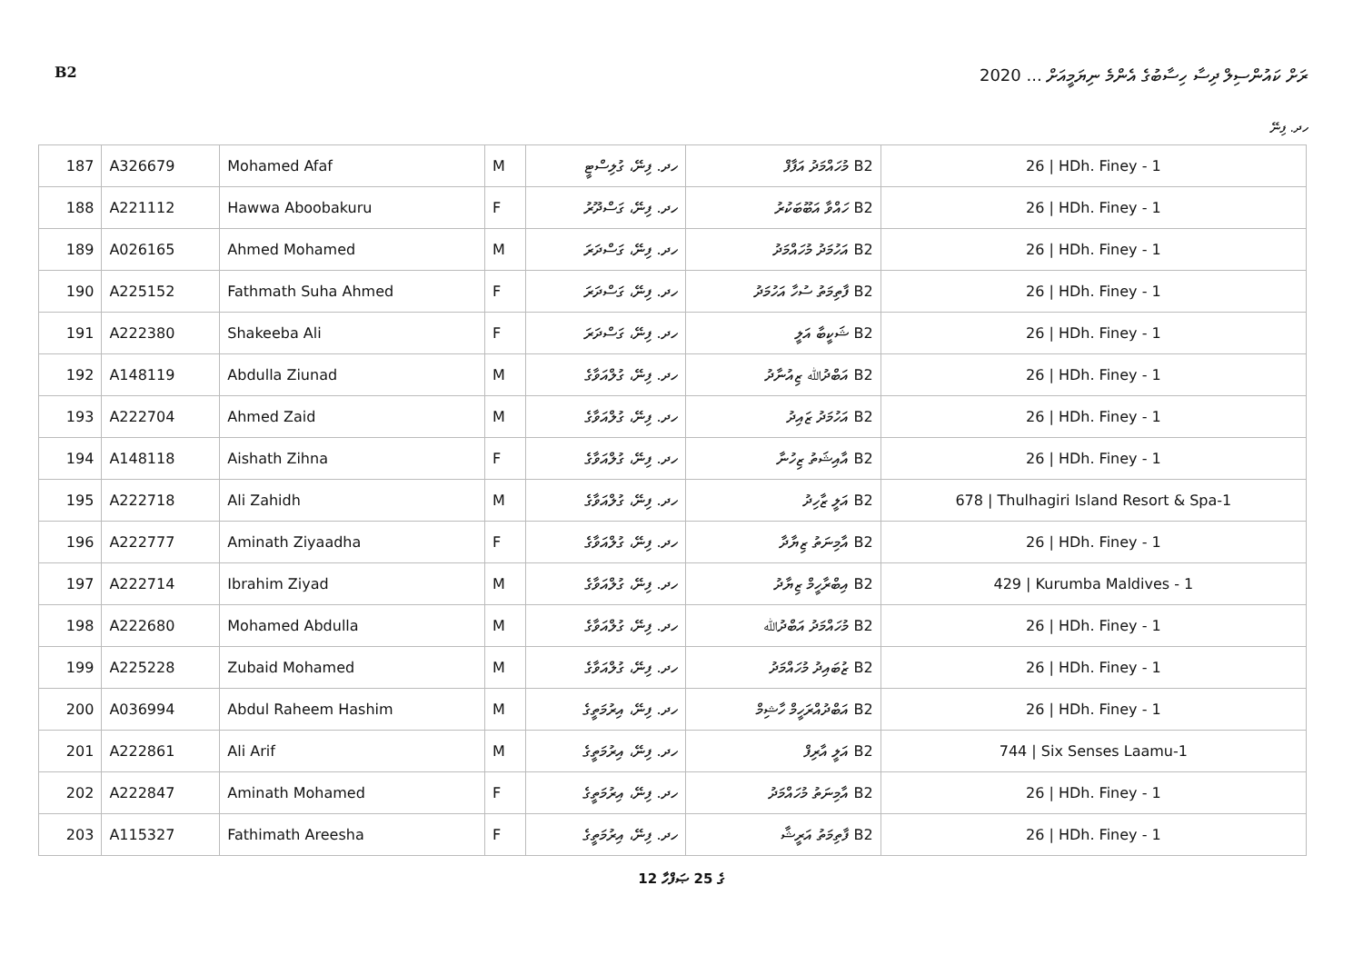B2 ރަށް ކައުންސިލް ދިސާ ހިސާބުގެ އެންމެ ނިޔަމީއަށް ... 2020
ހދ. ފިނޭ
| 187 | A326679 | Mohamed Afaf | M | ހދ. ފިނޭ، ގުލިސްޓީ | B2 މުހައްމަދު އަފާފް | 26 / HDh. Finey - 1 |
| 188 | A221112 | Hawwa Aboobakuru | F | ހދ. ފިނޭ، ގަސްދޫރު | B2 ހައްވާ އަބޫބަކުރު | 26 / HDh. Finey - 1 |
| 189 | A026165 | Ahmed Mohamed | M | ހދ. ފިނޭ، ގަސްދަރަ | B2 އަހުމަދު މުހައްމަދު | 26 / HDh. Finey - 1 |
| 190 | A225152 | Fathmath Suha Ahmed | F | ހދ. ފިނޭ، ގަސްދަރަ | B2 ފާތިމަތު ސުހާ އަހުމަދު | 26 / HDh. Finey - 1 |
| 191 | A222380 | Shakeeba Ali | F | ހދ. ފިނޭ، ގަސްދަރަ | B2 ޝަކީބާ އަލީ | 26 / HDh. Finey - 1 |
| 192 | A148119 | Abdulla Ziunad | M | ހދ. ފިނޭ، ގުލްއަވާގެ | B2 އަބްދުﷲ ޒިއުނާދު | 26 / HDh. Finey - 1 |
| 193 | A222704 | Ahmed Zaid | M | ހދ. ފިނޭ، ގުލްއަވާގެ | B2 އަހުމަދު ޒައިދު | 26 / HDh. Finey - 1 |
| 194 | A148118 | Aishath Zihna | F | ހދ. ފިނޭ، ގުލްއަވާގެ | B2 އާއިޝަތު ޒިހުނާ | 26 / HDh. Finey - 1 |
| 195 | A222718 | Ali Zahidh | M | ހދ. ފިނޭ، ގުލްއަވާގެ | B2 އަލީ ޒާހިދު | 678 / Thulhagiri Island Resort & Spa-1 |
| 196 | A222777 | Aminath Ziyaadha | F | ހދ. ފިނޭ، ގުލްއަވާގެ | B2 އާމިނަތު ޒިޔާދާ | 26 / HDh. Finey - 1 |
| 197 | A222714 | Ibrahim Ziyad | M | ހދ. ފިނޭ، ގުލްއަވާގެ | B2 އިބްރާހީމް ޒިޔާދު | 429 / Kurumba Maldives - 1 |
| 198 | A222680 | Mohamed Abdulla | M | ހދ. ފިނޭ، ގުލްއަވާގެ | B2 މުހައްމަދު އަބްދުﷲ | 26 / HDh. Finey - 1 |
| 199 | A225228 | Zubaid Mohamed | M | ހދ. ފިނޭ، ގުލްއަވާގެ | B2 ޒުބައިދު މުހައްމަދު | 26 / HDh. Finey - 1 |
| 200 | A036994 | Abdul Raheem Hashim | M | ހދ. ފިނޭ، އިރުމަތީގެ | B2 އަބްދުއްރަހީމް ހާޝިމް | 26 / HDh. Finey - 1 |
| 201 | A222861 | Ali Arif | M | ހދ. ފިނޭ، އިރުމަތީގެ | B2 އަލީ އާރިފް | 744 / Six Senses Laamu-1 |
| 202 | A222847 | Aminath Mohamed | F | ހދ. ފިނޭ، އިރުމަތީގެ | B2 އާމިނަތު މުހައްމަދު | 26 / HDh. Finey - 1 |
| 203 | A115327 | Fathimath Areesha | F | ހދ. ފިނޭ، އިރުމަތީގެ | B2 ފާތިމަތު އަރީޝާ | 26 / HDh. Finey - 1 |
12 ގެ 25 ޞަފްހާ